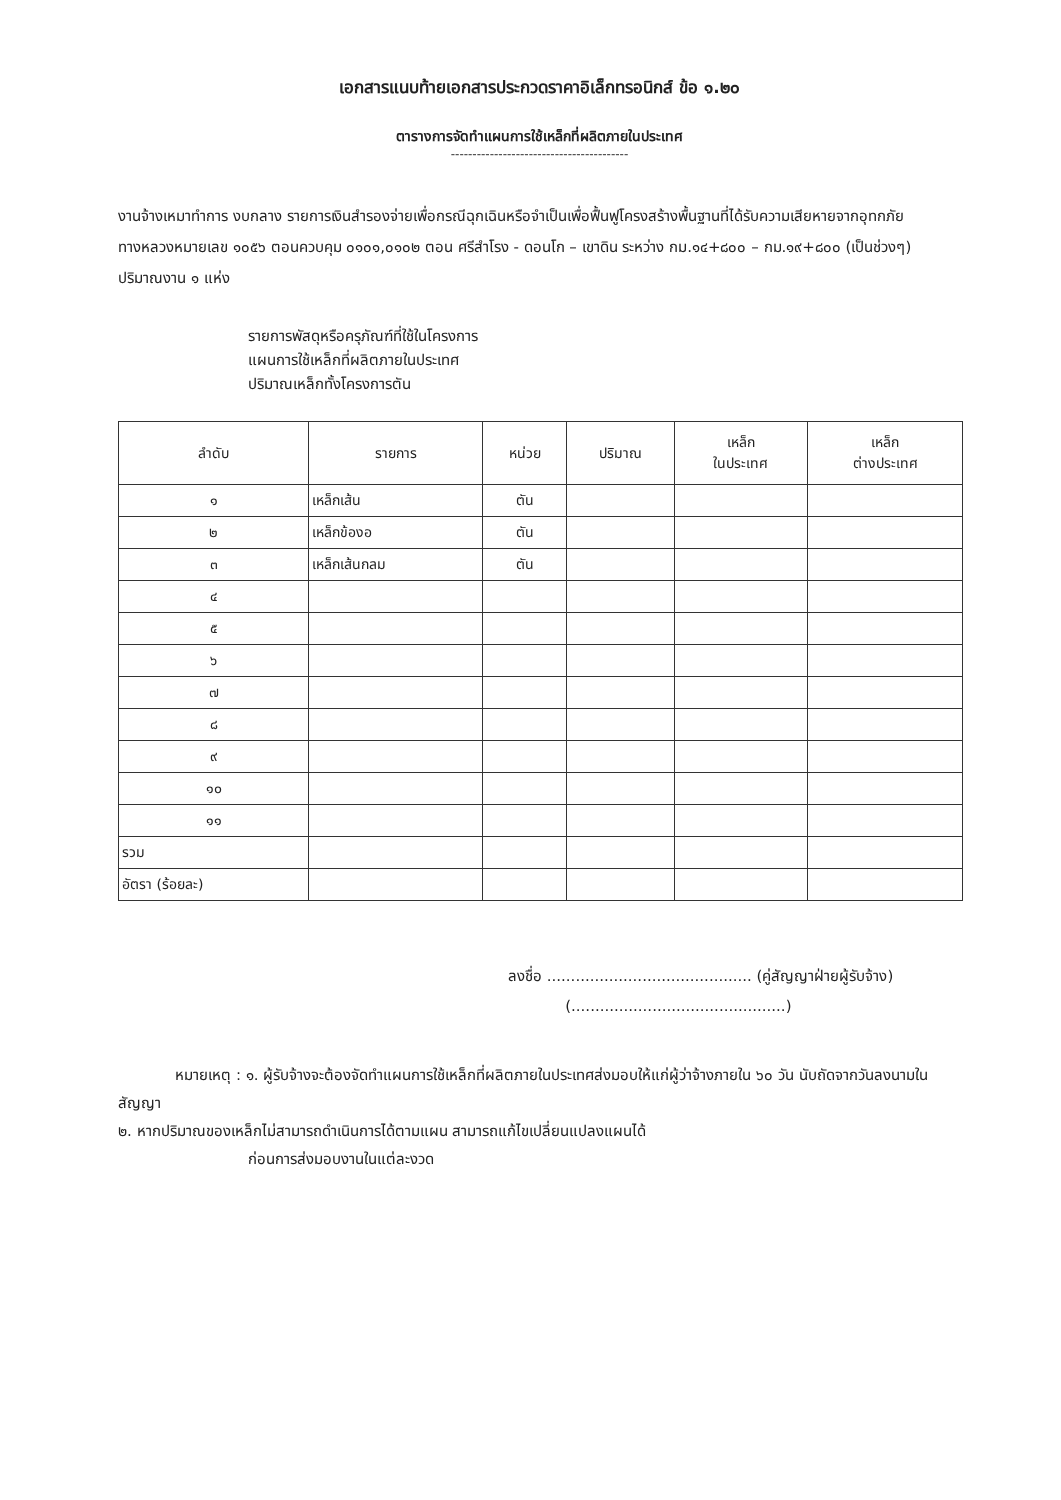เอกสารแนบท้ายเอกสารประกวดราคาอิเล็กทรอนิกส์ ข้อ ๑.๒๐
ตารางการจัดทำแผนการใช้เหล็กที่ผลิตภายในประเทศ
-----------------------------------------
งานจ้างเหมาทำการ งบกลาง รายการเงินสำรองจ่ายเพื่อกรณีฉุกเฉินหรือจำเป็นเพื่อฟื้นฟูโครงสร้างพื้นฐานที่ได้รับความเสียหายจากอุทกภัย ทางหลวงหมายเลข ๑๐๕๖ ตอนควบคุม ๐๑๐๑,๐๑๐๒ ตอน ศรีสำโรง - ดอนโก – เขาดิน ระหว่าง กม.๑๔+๘๐๐ – กม.๑๙+๘๐๐ (เป็นช่วงๆ) ปริมาณงาน ๑ แห่ง
รายการพัสดุหรือครุภัณฑ์ที่ใช้ในโครงการ
แผนการใช้เหล็กที่ผลิตภายในประเทศ
ปริมาณเหล็กทั้งโครงการตัน
| ลำดับ | รายการ | หน่วย | ปริมาณ | เหล็ก ในประเทศ | เหล็ก ต่างประเทศ |
| --- | --- | --- | --- | --- | --- |
| ๑ | เหล็กเส้น | ตัน | | | |
| ๒ | เหล็กข้องอ | ตัน | | | |
| ๓ | เหล็กเส้นกลม | ตัน | | | |
| ๔ | | | | | |
| ๕ | | | | | |
| ๖ | | | | | |
| ๗ | | | | | |
| ๘ | | | | | |
| ๙ | | | | | |
| ๑๐ | | | | | |
| ๑๑ | | | | | |
| รวม | | | | | |
| อัตรา (ร้อยละ) | | | | | |
ลงชื่อ ........................................... (คู่สัญญาฝ่ายผู้รับจ้าง)
(.............................................)
หมายเหตุ : ๑. ผู้รับจ้างจะต้องจัดทำแผนการใช้เหล็กที่ผลิตภายในประเทศส่งมอบให้แก่ผู้ว่าจ้างภายใน ๖๐ วัน นับถัดจากวันลงนามในสัญญา
๒. หากปริมาณของเหล็กไม่สามารถดำเนินการได้ตามแผน สามารถแก้ไขเปลี่ยนแปลงแผนได้
ก่อนการส่งมอบงานในแต่ละงวด